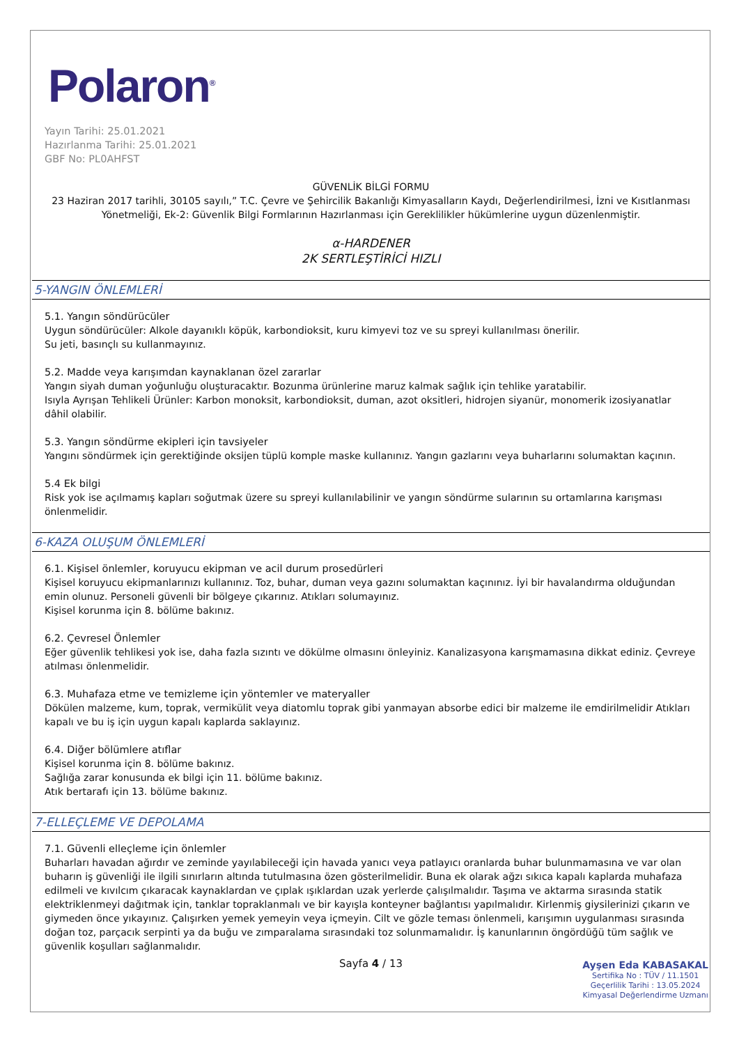Polaron<sup>®</sup>
Yayın Tarihi: 25.01.2021
Hazırlanma Tarihi: 25.01.2021
GBF No: PL0AHFST
GÜVENLİK BİLGİ FORMU
23 Haziran 2017 tarihli, 30105 sayılı,” T.C. Çevre ve Şehircilik Bakanlığı Kimyasalların Kaydı, Değerlendirilmesi, İzni ve Kısıtlanması Yönetmeliği, Ek-2: Güvenlik Bilgi Formlarının Hazırlanması için Gereklilikler hükümlerine uygun düzenlenmiştir.
α-HARDENER
2K SERTLEŞTİRİCİ HIZLI
5-YANGIN ÖNLEMLERİ
5.1. Yangın söndürücüler
Uygun söndürücüler: Alkole dayanıklı köpük, karbondioksit, kuru kimyevi toz ve su spreyi kullanılması önerilir.
Su jeti, basınçlı su kullanmayınız.
5.2. Madde veya karışımdan kaynaklanan özel zararlar
Yangın siyah duman yoğunluğu oluşturacaktır. Bozunma ürünlerine maruz kalmak sağlık için tehlike yaratabilir.
Isıyla Ayrışan Tehlikeli Ürünler: Karbon monoksit, karbondioksit, duman, azot oksitleri, hidrojen siyanür, monomerik izosiyanatlar dâhil olabilir.
5.3. Yangın söndürme ekipleri için tavsiyeler
Yangını söndürmek için gerektiğinde oksijen tüplü komple maske kullanınız. Yangın gazlarını veya buharlarını solumaktan kaçının.
5.4 Ek bilgi
Risk yok ise açılmamış kapları soğutmak üzere su spreyi kullanılabilinir ve yangın söndürme sularının su ortamlarına karışması önlenmelidir.
6-KAZA OLUŞUM ÖNLEMLERİ
6.1. Kişisel önlemler, koruyucu ekipman ve acil durum prosedürleri
Kişisel koruyucu ekipmanlarınızı kullanınız. Toz, buhar, duman veya gazını solumaktan kaçınınız. İyi bir havalandırma olduğundan emin olunuz. Personeli güvenli bir bölgeye çıkarınız. Atıkları solumayınız.
Kişisel korunma için 8. bölüme bakınız.
6.2. Çevresel Önlemler
Eğer güvenlik tehlikesi yok ise, daha fazla sızıntı ve dökülme olmasını önleyiniz. Kanalizasyona karışmamasına dikkat ediniz. Çevreye atılması önlenmelidir.
6.3. Muhafaza etme ve temizleme için yöntemler ve materyaller
Dökülen malzeme, kum, toprak, vermikülit veya diatomlu toprak gibi yanmayan absorbe edici bir malzeme ile emdirilmelidir Atıkları kapalı ve bu iş için uygun kapalı kaplarda saklayınız.
6.4. Diğer bölümlere atıflar
Kişisel korunma için 8. bölüme bakınız.
Sağlığa zarar konusunda ek bilgi için 11. bölüme bakınız.
Atık bertarafı için 13. bölüme bakınız.
7-ELLEÇLEME VE DEPOLAMA
7.1. Güvenli elleçleme için önlemler
Buharları havadan ağırdır ve zeminde yayılabileceği için havada yanıcı veya patlayıcı oranlarda buhar bulunmamasına ve var olan buharın iş güvenliği ile ilgili sınırların altında tutulmasına özen gösterilmelidir. Buna ek olarak ağzı sıkıca kapalı kaplarda muhafaza edilmeli ve kıvılcım çıkaracak kaynaklardan ve çıplak ışıklardan uzak yerlerde çalışılmalıdır. Taşıma ve aktarma sırasında statik elektriklenmeyi dağıtmak için, tanklar topraklanmalı ve bir kayışla konteyner bağlantısı yapılmalıdır. Kirlenmiş giysilerinizi çıkarın ve giymeden önce yıkayınız. Çalışırken yemek yemeyin veya içmeyin. Cilt ve gözle teması önlenmeli, karışımın uygulanması sırasında doğan toz, parçacık serpinti ya da buğu ve zımparalama sırasındaki toz solunmamalıdır. İş kanunlarının öngördüğü tüm sağlık ve güvenlik koşulları sağlanmalıdır.
Sayfa 4 / 13
Ayşen Eda KABASAKAL
Sertifika No : TÜV / 11.1501
Geçerlilik Tarihi : 13.05.2024
Kimyasal Değerlendirme Uzmanı